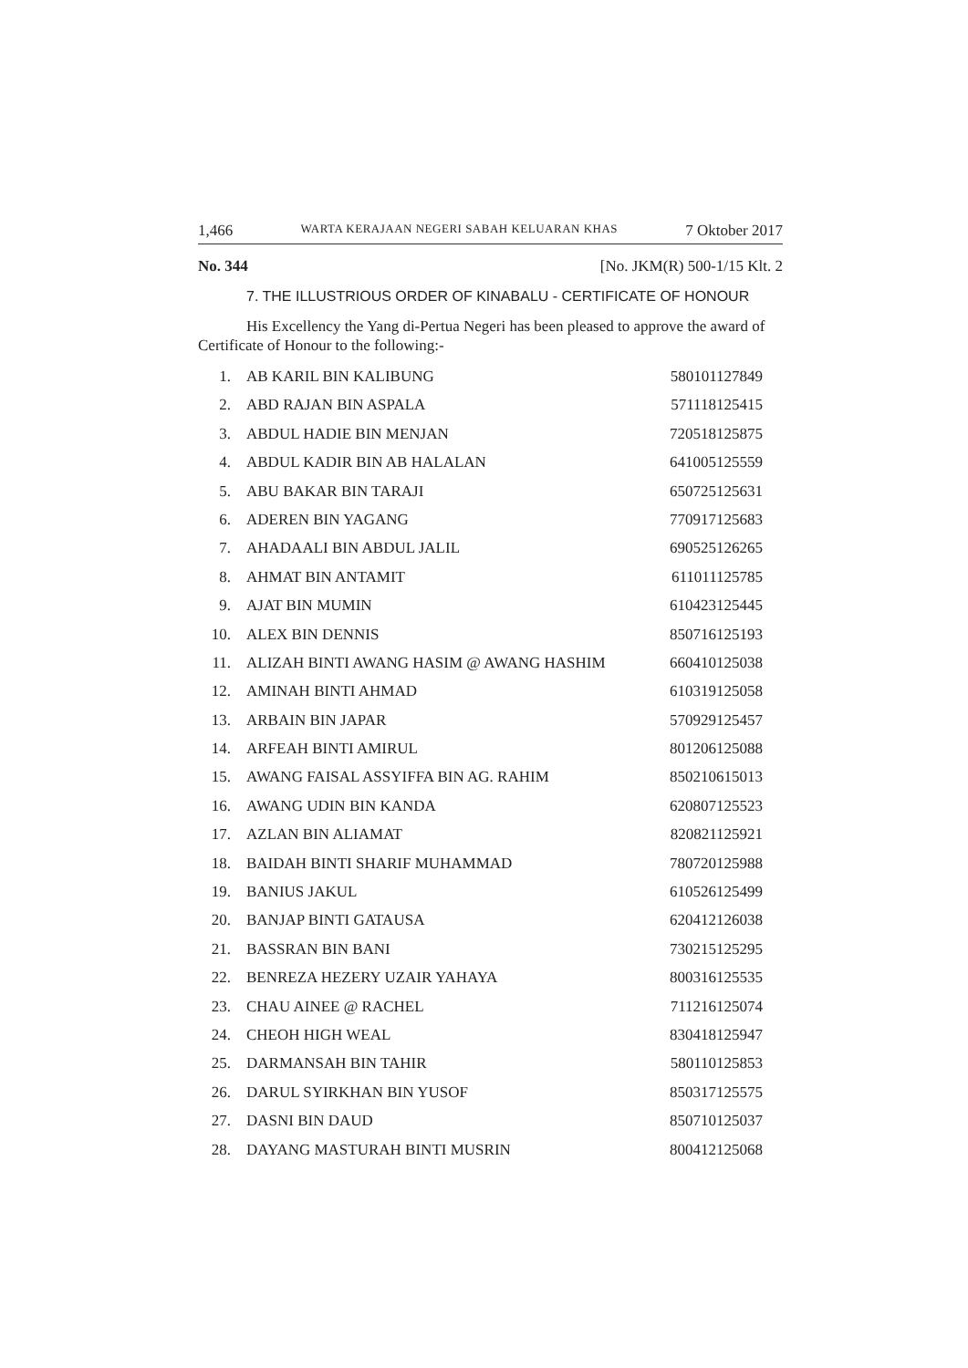1,466 WARTA KERAJAAN NEGERI SABAH KELUARAN KHAS 7 Oktober 2017
No. 344 [No. JKM(R) 500-1/15 Klt. 2
7. THE ILLUSTRIOUS ORDER OF KINABALU - CERTIFICATE OF HONOUR
His Excellency the Yang di-Pertua Negeri has been pleased to approve the award of Certificate of Honour to the following:-
| 1. | AB KARIL BIN KALIBUNG | 580101127849 |
| 2. | ABD RAJAN BIN ASPALA | 571118125415 |
| 3. | ABDUL HADIE BIN MENJAN | 720518125875 |
| 4. | ABDUL KADIR BIN AB HALALAN | 641005125559 |
| 5. | ABU BAKAR BIN TARAJI | 650725125631 |
| 6. | ADEREN BIN YAGANG | 770917125683 |
| 7. | AHADAALI BIN ABDUL JALIL | 690525126265 |
| 8. | AHMAT BIN ANTAMIT | 611011125785 |
| 9. | AJAT BIN MUMIN | 610423125445 |
| 10. | ALEX BIN DENNIS | 850716125193 |
| 11. | ALIZAH BINTI AWANG HASIM @ AWANG HASHIM | 660410125038 |
| 12. | AMINAH BINTI AHMAD | 610319125058 |
| 13. | ARBAIN BIN JAPAR | 570929125457 |
| 14. | ARFEAH BINTI AMIRUL | 801206125088 |
| 15. | AWANG FAISAL ASSYIFFA BIN AG. RAHIM | 850210615013 |
| 16. | AWANG UDIN BIN KANDA | 620807125523 |
| 17. | AZLAN BIN ALIAMAT | 820821125921 |
| 18. | BAIDAH BINTI SHARIF MUHAMMAD | 780720125988 |
| 19. | BANIUS JAKUL | 610526125499 |
| 20. | BANJAP BINTI GATAUSA | 620412126038 |
| 21. | BASSRAN BIN BANI | 730215125295 |
| 22. | BENREZA HEZERY UZAIR YAHAYA | 800316125535 |
| 23. | CHAU AINEE @ RACHEL | 711216125074 |
| 24. | CHEOH HIGH WEAL | 830418125947 |
| 25. | DARMANSAH BIN TAHIR | 580110125853 |
| 26. | DARUL SYIRKHAN BIN YUSOF | 850317125575 |
| 27. | DASNI BIN DAUD | 850710125037 |
| 28. | DAYANG MASTURAH BINTI MUSRIN | 800412125068 |